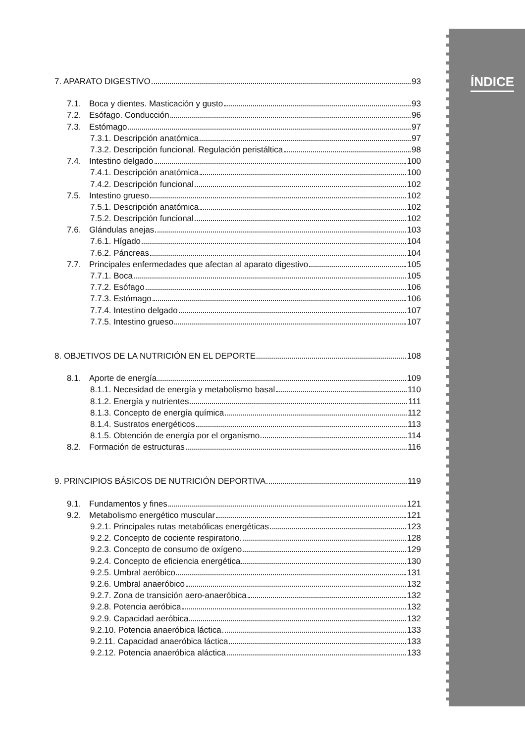ÍNDICE
7. APARATO DIGESTIVO 93
7.1. Boca y dientes. Masticación y gusto 93
7.2. Esófago. Conducción 96
7.3. Estómago 97
7.3.1. Descripción anatómica 97
7.3.2. Descripción funcional. Regulación peristáltica 98
7.4. Intestino delgado 100
7.4.1. Descripción anatómica 100
7.4.2. Descripción funcional 102
7.5. Intestino grueso 102
7.5.1. Descripción anatómica 102
7.5.2. Descripción funcional 102
7.6. Glándulas anejas 103
7.6.1. Hígado 104
7.6.2. Páncreas 104
7.7. Principales enfermedades que afectan al aparato digestivo 105
7.7.1. Boca 105
7.7.2. Esófago 106
7.7.3. Estómago 106
7.7.4. Intestino delgado 107
7.7.5. Intestino grueso 107
8. OBJETIVOS DE LA NUTRICIÓN EN EL DEPORTE 108
8.1. Aporte de energía 109
8.1.1. Necesidad de energía y metabolismo basal 110
8.1.2. Energía y nutrientes 111
8.1.3. Concepto de energía química 112
8.1.4. Sustratos energéticos 113
8.1.5. Obtención de energía por el organismo 114
8.2. Formación de estructuras 116
9. PRINCIPIOS BÁSICOS DE NUTRICIÓN DEPORTIVA 119
9.1. Fundamentos y fines 121
9.2. Metabolismo energético muscular 121
9.2.1. Principales rutas metabólicas energéticas 123
9.2.2. Concepto de cociente respiratorio 128
9.2.3. Concepto de consumo de oxígeno 129
9.2.4. Concepto de eficiencia energética 130
9.2.5. Umbral aeróbico 131
9.2.6. Umbral anaeróbico 132
9.2.7. Zona de transición aero-anaeróbica 132
9.2.8. Potencia aeróbica 132
9.2.9. Capacidad aeróbica 132
9.2.10. Potencia anaeróbica láctica 133
9.2.11. Capacidad anaeróbica láctica 133
9.2.12. Potencia anaeróbica aláctica 133